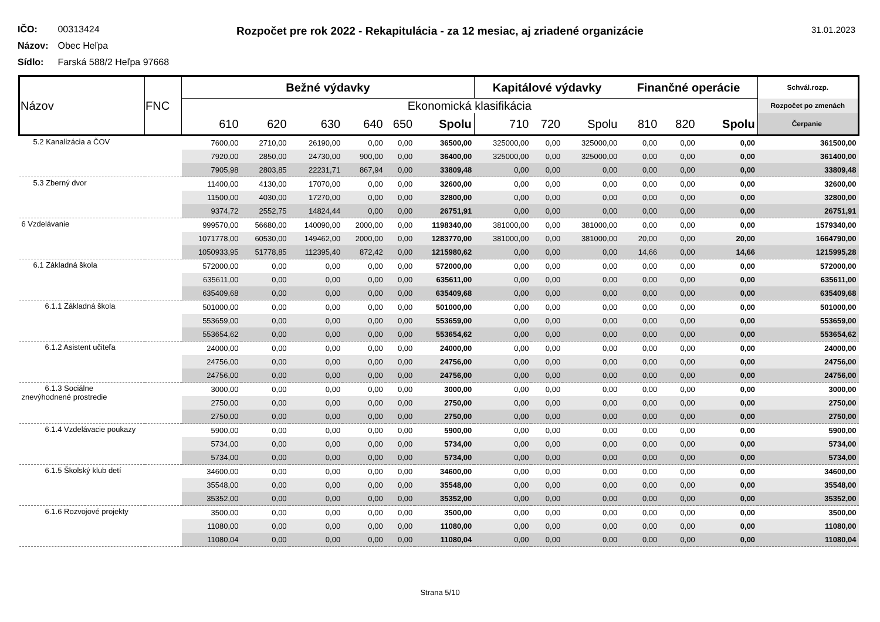Rozpočet pre rok 2022 - Rekapitulácia - za 12 mesiac, aj zriadené organizácie
31.01.2023
IČO: 00313424
Názov: Obec Heľpa
Sídlo: Farská 588/2 Heľpa 97668
| Názov | FNC | Bežné výdavky | | | | | | Kapitálové výdavky | | | Finančné operácie | | | Schvál.rozp. |
| --- | --- | --- | --- | --- | --- | --- | --- | --- | --- | --- | --- | --- | --- | --- |
| | | Ekonomická klasifikácia | | | | | | | | | | | | Rozpočet po zmenách |
| | | 610 | 620 | 630 | 640 | 650 | Spolu | 710 | 720 | Spolu | 810 | 820 | Spolu | Čerpanie |
| 5.2 Kanalizácia a ČOV | | 7600,00 | 2710,00 | 26190,00 | 0,00 | 0,00 | 36500,00 | 325000,00 | 0,00 | 325000,00 | 0,00 | 0,00 | 0,00 | 361500,00 |
| | | 7920,00 | 2850,00 | 24730,00 | 900,00 | 0,00 | 36400,00 | 325000,00 | 0,00 | 325000,00 | 0,00 | 0,00 | 0,00 | 361400,00 |
| | | 7905,98 | 2803,85 | 22231,71 | 867,94 | 0,00 | 33809,48 | 0,00 | 0,00 | 0,00 | 0,00 | 0,00 | 0,00 | 33809,48 |
| 5.3 Zberný dvor | | 11400,00 | 4130,00 | 17070,00 | 0,00 | 0,00 | 32600,00 | 0,00 | 0,00 | 0,00 | 0,00 | 0,00 | 0,00 | 32600,00 |
| | | 11500,00 | 4030,00 | 17270,00 | 0,00 | 0,00 | 32800,00 | 0,00 | 0,00 | 0,00 | 0,00 | 0,00 | 0,00 | 32800,00 |
| | | 9374,72 | 2552,75 | 14824,44 | 0,00 | 0,00 | 26751,91 | 0,00 | 0,00 | 0,00 | 0,00 | 0,00 | 0,00 | 26751,91 |
| 6 Vzdelávanie | | 999570,00 | 56680,00 | 140090,00 | 2000,00 | 0,00 | 1198340,00 | 381000,00 | 0,00 | 381000,00 | 0,00 | 0,00 | 0,00 | 1579340,00 |
| | | 1071778,00 | 60530,00 | 149462,00 | 2000,00 | 0,00 | 1283770,00 | 381000,00 | 0,00 | 381000,00 | 20,00 | 0,00 | 20,00 | 1664790,00 |
| | | 1050933,95 | 51778,85 | 112395,40 | 872,42 | 0,00 | 1215980,62 | 0,00 | 0,00 | 0,00 | 14,66 | 0,00 | 14,66 | 1215995,28 |
| 6.1 Základná škola | | 572000,00 | 0,00 | 0,00 | 0,00 | 0,00 | 572000,00 | 0,00 | 0,00 | 0,00 | 0,00 | 0,00 | 0,00 | 572000,00 |
| | | 635611,00 | 0,00 | 0,00 | 0,00 | 0,00 | 635611,00 | 0,00 | 0,00 | 0,00 | 0,00 | 0,00 | 0,00 | 635611,00 |
| | | 635409,68 | 0,00 | 0,00 | 0,00 | 0,00 | 635409,68 | 0,00 | 0,00 | 0,00 | 0,00 | 0,00 | 0,00 | 635409,68 |
| 6.1.1 Základná škola | | 501000,00 | 0,00 | 0,00 | 0,00 | 0,00 | 501000,00 | 0,00 | 0,00 | 0,00 | 0,00 | 0,00 | 0,00 | 501000,00 |
| | | 553659,00 | 0,00 | 0,00 | 0,00 | 0,00 | 553659,00 | 0,00 | 0,00 | 0,00 | 0,00 | 0,00 | 0,00 | 553659,00 |
| | | 553654,62 | 0,00 | 0,00 | 0,00 | 0,00 | 553654,62 | 0,00 | 0,00 | 0,00 | 0,00 | 0,00 | 0,00 | 553654,62 |
| 6.1.2 Asistent učiteľa | | 24000,00 | 0,00 | 0,00 | 0,00 | 0,00 | 24000,00 | 0,00 | 0,00 | 0,00 | 0,00 | 0,00 | 0,00 | 24000,00 |
| | | 24756,00 | 0,00 | 0,00 | 0,00 | 0,00 | 24756,00 | 0,00 | 0,00 | 0,00 | 0,00 | 0,00 | 0,00 | 24756,00 |
| | | 24756,00 | 0,00 | 0,00 | 0,00 | 0,00 | 24756,00 | 0,00 | 0,00 | 0,00 | 0,00 | 0,00 | 0,00 | 24756,00 |
| 6.1.3 Sociálne znevýhodnené prostredie | | 3000,00 | 0,00 | 0,00 | 0,00 | 0,00 | 3000,00 | 0,00 | 0,00 | 0,00 | 0,00 | 0,00 | 0,00 | 3000,00 |
| | | 2750,00 | 0,00 | 0,00 | 0,00 | 0,00 | 2750,00 | 0,00 | 0,00 | 0,00 | 0,00 | 0,00 | 0,00 | 2750,00 |
| | | 2750,00 | 0,00 | 0,00 | 0,00 | 0,00 | 2750,00 | 0,00 | 0,00 | 0,00 | 0,00 | 0,00 | 0,00 | 2750,00 |
| 6.1.4 Vzdelávacie poukazy | | 5900,00 | 0,00 | 0,00 | 0,00 | 0,00 | 5900,00 | 0,00 | 0,00 | 0,00 | 0,00 | 0,00 | 0,00 | 5900,00 |
| | | 5734,00 | 0,00 | 0,00 | 0,00 | 0,00 | 5734,00 | 0,00 | 0,00 | 0,00 | 0,00 | 0,00 | 0,00 | 5734,00 |
| | | 5734,00 | 0,00 | 0,00 | 0,00 | 0,00 | 5734,00 | 0,00 | 0,00 | 0,00 | 0,00 | 0,00 | 0,00 | 5734,00 |
| 6.1.5 Školský klub detí | | 34600,00 | 0,00 | 0,00 | 0,00 | 0,00 | 34600,00 | 0,00 | 0,00 | 0,00 | 0,00 | 0,00 | 0,00 | 34600,00 |
| | | 35548,00 | 0,00 | 0,00 | 0,00 | 0,00 | 35548,00 | 0,00 | 0,00 | 0,00 | 0,00 | 0,00 | 0,00 | 35548,00 |
| | | 35352,00 | 0,00 | 0,00 | 0,00 | 0,00 | 35352,00 | 0,00 | 0,00 | 0,00 | 0,00 | 0,00 | 0,00 | 35352,00 |
| 6.1.6 Rozvojové projekty | | 3500,00 | 0,00 | 0,00 | 0,00 | 0,00 | 3500,00 | 0,00 | 0,00 | 0,00 | 0,00 | 0,00 | 0,00 | 3500,00 |
| | | 11080,00 | 0,00 | 0,00 | 0,00 | 0,00 | 11080,00 | 0,00 | 0,00 | 0,00 | 0,00 | 0,00 | 0,00 | 11080,00 |
| | | 11080,04 | 0,00 | 0,00 | 0,00 | 0,00 | 11080,04 | 0,00 | 0,00 | 0,00 | 0,00 | 0,00 | 0,00 | 11080,04 |
Strana 5/10